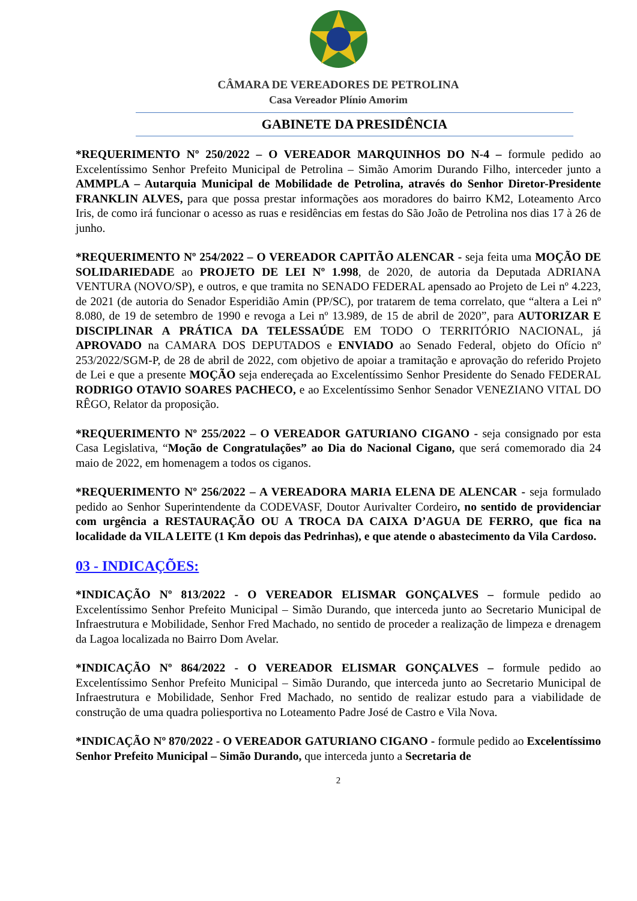CÂMARA DE VEREADORES DE PETROLINA
Casa Vereador Plínio Amorim
GABINETE DA PRESIDÊNCIA
*REQUERIMENTO Nº 250/2022 – O VEREADOR MARQUINHOS DO N-4 – formule pedido ao Excelentíssimo Senhor Prefeito Municipal de Petrolina – Simão Amorim Durando Filho, interceder junto a AMMPLA – Autarquia Municipal de Mobilidade de Petrolina, através do Senhor Diretor-Presidente FRANKLIN ALVES, para que possa prestar informações aos moradores do bairro KM2, Loteamento Arco Iris, de como irá funcionar o acesso as ruas e residências em festas do São João de Petrolina nos dias 17 à 26 de junho.
*REQUERIMENTO Nº 254/2022 – O VEREADOR CAPITÃO ALENCAR - seja feita uma MOÇÃO DE SOLIDARIEDADE ao PROJETO DE LEI Nº 1.998, de 2020, de autoria da Deputada ADRIANA VENTURA (NOVO/SP), e outros, e que tramita no SENADO FEDERAL apensado ao Projeto de Lei nº 4.223, de 2021 (de autoria do Senador Esperidião Amin (PP/SC), por tratarem de tema correlato, que “altera a Lei nº 8.080, de 19 de setembro de 1990 e revoga a Lei nº 13.989, de 15 de abril de 2020”, para AUTORIZAR E DISCIPLINAR A PRÁTICA DA TELESSAÚDE EM TODO O TERRITÓRIO NACIONAL, já APROVADO na CAMARA DOS DEPUTADOS e ENVIADO ao Senado Federal, objeto do Ofício nº 253/2022/SGM-P, de 28 de abril de 2022, com objetivo de apoiar a tramitação e aprovação do referido Projeto de Lei e que a presente MOÇÃO seja endereçada ao Excelentíssimo Senhor Presidente do Senado FEDERAL RODRIGO OTAVIO SOARES PACHECO, e ao Excelentíssimo Senhor Senador VENEZIANO VITAL DO RÊGO, Relator da proposição.
*REQUERIMENTO Nº 255/2022 – O VEREADOR GATURIANO CIGANO - seja consignado por esta Casa Legislativa, “Moção de Congratulações” ao Dia do Nacional Cigano, que será comemorado dia 24 maio de 2022, em homenagem a todos os ciganos.
*REQUERIMENTO Nº 256/2022 – A VEREADORA MARIA ELENA DE ALENCAR - seja formulado pedido ao Senhor Superintendente da CODEVASF, Doutor Aurivalter Cordeiro, no sentido de providenciar com urgência a RESTAURAÇÃO OU A TROCA DA CAIXA D’AGUA DE FERRO, que fica na localidade da VILA LEITE (1 Km depois das Pedrinhas), e que atende o abastecimento da Vila Cardoso.
03 - INDICAÇÕES:
*INDICAÇÃO Nº 813/2022 - O VEREADOR ELISMAR GONÇALVES – formule pedido ao Excelentíssimo Senhor Prefeito Municipal – Simão Durando, que interceda junto ao Secretario Municipal de Infraestrutura e Mobilidade, Senhor Fred Machado, no sentido de proceder a realização de limpeza e drenagem da Lagoa localizada no Bairro Dom Avelar.
*INDICAÇÃO Nº 864/2022 - O VEREADOR ELISMAR GONÇALVES – formule pedido ao Excelentíssimo Senhor Prefeito Municipal – Simão Durando, que interceda junto ao Secretario Municipal de Infraestrutura e Mobilidade, Senhor Fred Machado, no sentido de realizar estudo para a viabilidade de construção de uma quadra poliesportiva no Loteamento Padre José de Castro e Vila Nova.
*INDICAÇÃO Nº 870/2022 - O VEREADOR GATURIANO CIGANO - formule pedido ao Excelentíssimo Senhor Prefeito Municipal – Simão Durando, que interceda junto a Secretaria de
2